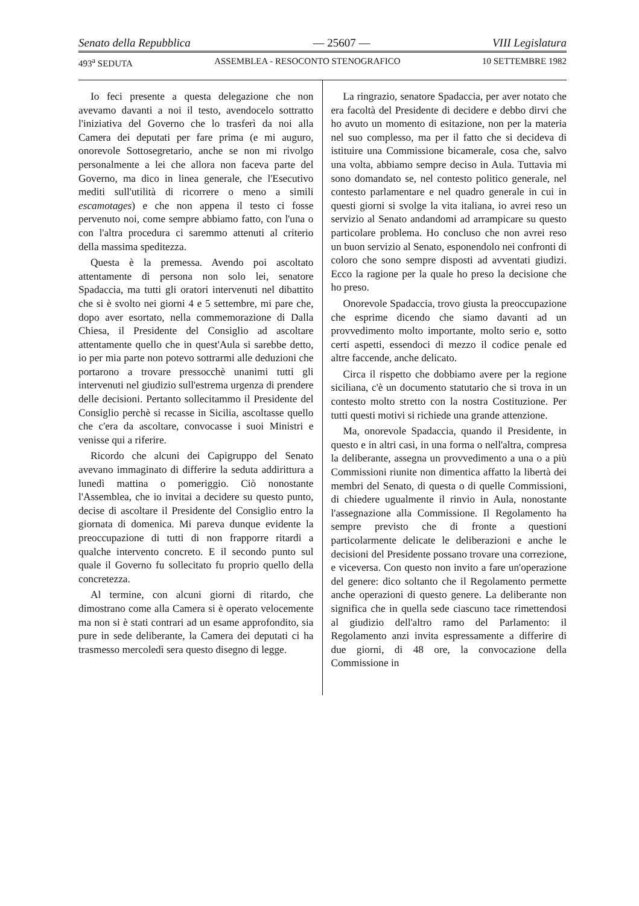Senato della Repubblica — 25607 — VIII Legislatura
493<sup>a</sup> SEDUTA ASSEMBLEA - RESOCONTO STENOGRAFICO 10 SETTEMBRE 1982
Io feci presente a questa delegazione che non avevamo davanti a noi il testo, avendocelo sottratto l'iniziativa del Governo che lo trasferì da noi alla Camera dei deputati per fare prima (e mi auguro, onorevole Sottosegretario, anche se non mi rivolgo personalmente a lei che allora non faceva parte del Governo, ma dico in linea generale, che l'Esecutivo mediti sull'utilità di ricorrere o meno a simili escamotages) e che non appena il testo ci fosse pervenuto noi, come sempre abbiamo fatto, con l'una o con l'altra procedura ci saremmo attenuti al criterio della massima speditezza.
Questa è la premessa. Avendo poi ascoltato attentamente di persona non solo lei, senatore Spadaccia, ma tutti gli oratori intervenuti nel dibattito che si è svolto nei giorni 4 e 5 settembre, mi pare che, dopo aver esortato, nella commemorazione di Dalla Chiesa, il Presidente del Consiglio ad ascoltare attentamente quello che in quest'Aula si sarebbe detto, io per mia parte non potevo sottrarmi alle deduzioni che portarono a trovare pressocchè unanimi tutti gli intervenuti nel giudizio sull'estrema urgenza di prendere delle decisioni. Pertanto sollecitammo il Presidente del Consiglio perchè si recasse in Sicilia, ascoltasse quello che c'era da ascoltare, convocasse i suoi Ministri e venisse qui a riferire.
Ricordo che alcuni dei Capigruppo del Senato avevano immaginato di differire la seduta addirittura a lunedì mattina o pomeriggio. Ciò nonostante l'Assemblea, che io invitai a decidere su questo punto, decise di ascoltare il Presidente del Consiglio entro la giornata di domenica. Mi pareva dunque evidente la preoccupazione di tutti di non frapporre ritardi a qualche intervento concreto. E il secondo punto sul quale il Governo fu sollecitato fu proprio quello della concretezza.
Al termine, con alcuni giorni di ritardo, che dimostrano come alla Camera si è operato velocemente ma non si è stati contrari ad un esame approfondito, sia pure in sede deliberante, la Camera dei deputati ci ha trasmesso mercoledì sera questo disegno di legge.
La ringrazio, senatore Spadaccia, per aver notato che era facoltà del Presidente di decidere e debbo dirvi che ho avuto un momento di esitazione, non per la materia nel suo complesso, ma per il fatto che si decideva di istituire una Commissione bicamerale, cosa che, salvo una volta, abbiamo sempre deciso in Aula. Tuttavia mi sono domandato se, nel contesto politico generale, nel contesto parlamentare e nel quadro generale in cui in questi giorni si svolge la vita italiana, io avrei reso un servizio al Senato andandomi ad arrampicare su questo particolare problema. Ho concluso che non avrei reso un buon servizio al Senato, esponendolo nei confronti di coloro che sono sempre disposti ad avventati giudizi. Ecco la ragione per la quale ho preso la decisione che ho preso.
Onorevole Spadaccia, trovo giusta la preoccupazione che esprime dicendo che siamo davanti ad un provvedimento molto importante, molto serio e, sotto certi aspetti, essendoci di mezzo il codice penale ed altre faccende, anche delicato.
Circa il rispetto che dobbiamo avere per la regione siciliana, c'è un documento statutario che si trova in un contesto molto stretto con la nostra Costituzione. Per tutti questi motivi si richiede una grande attenzione.
Ma, onorevole Spadaccia, quando il Presidente, in questo e in altri casi, in una forma o nell'altra, compresa la deliberante, assegna un provvedimento a una o a più Commissioni riunite non dimentica affatto la libertà dei membri del Senato, di questa o di quelle Commissioni, di chiedere ugualmente il rinvio in Aula, nonostante l'assegnazione alla Commissione. Il Regolamento ha sempre previsto che di fronte a questioni particolarmente delicate le deliberazioni e anche le decisioni del Presidente possano trovare una correzione, e viceversa. Con questo non invito a fare un'operazione del genere: dico soltanto che il Regolamento permette anche operazioni di questo genere. La deliberante non significa che in quella sede ciascuno tace rimettendosi al giudizio dell'altro ramo del Parlamento: il Regolamento anzi invita espressamente a differire di due giorni, di 48 ore, la convocazione della Commissione in